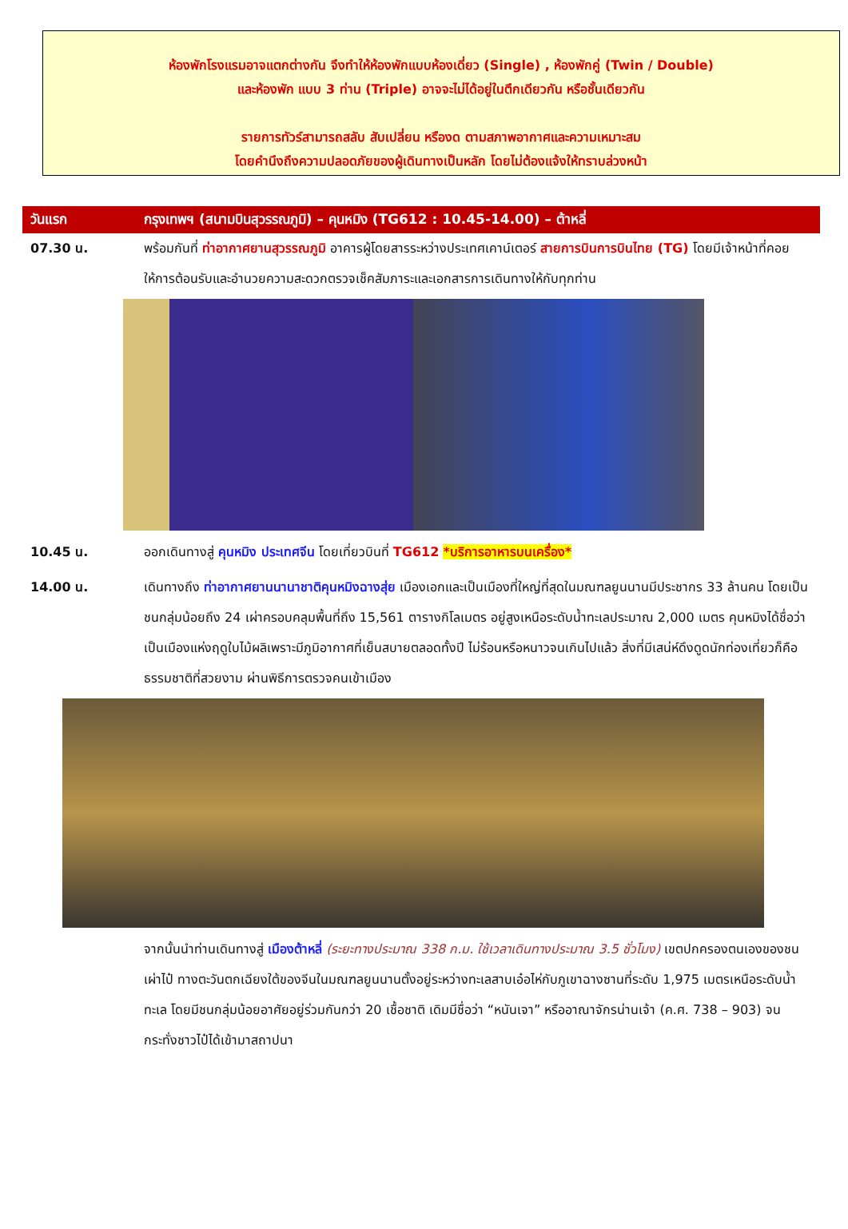ห้องพักโรงแรมอาจแตกต่างกัน จึงทำให้ห้องพักแบบห้องเดี่ยว (Single) , ห้องพักคู่ (Twin / Double)
และห้องพัก แบบ 3 ท่าน (Triple) อาจจะไม่ได้อยู่ในตึกเดียวกัน หรือชั้นเดียวกัน
รายการทัวร์สามารถสลับ สับเปลี่ยน หรืองด ตามสภาพอากาศและความเหมาะสม
โดยคำนึงถึงความปลอดภัยของผู้เดินทางเป็นหลัก โดยไม่ต้องแจ้งให้ทราบล่วงหน้า
วันแรก กรุงเทพฯ (สนามบินสุวรรณภูมิ) – คุนหมิง (TG612 : 10.45-14.00) – ต้าหลี่
07.30 น. พร้อมกันที่ ท่าอากาศยานสุวรรณภูมิ อาคารผู้โดยสารระหว่างประเทศเคาน์เตอร์ สายการบินการบินไทย (TG) โดยมีเจ้าหน้าที่คอยให้การต้อนรับและอำนวยความสะดวกตรวจเช็คสัมภาระและเอกสารการเดินทางให้กับทุกท่าน
10.45 น. ออกเดินทางสู่ คุนหมิง ประเทศจีน โดยเที่ยวบินที่ TG612 *บริการอาหารบนเครื่อง*
14.00 น. เดินทางถึง ท่าอากาศยานนานาชาติคุนหมิงฉางสุ่ย เมืองเอกและเป็นเมืองที่ใหญ่ที่สุดในมณฑลยูนนานมีประชากร 33 ล้านคน โดยเป็นชนกลุ่มน้อยถึง 24 เผ่าครอบคลุมพื้นที่ถึง 15,561 ตารางกิโลเมตร อยู่สูงเหนือระดับน้ำทะเลประมาณ 2,000 เมตร คุนหมิงได้ชื่อว่าเป็นเมืองแห่งฤดูใบไม้ผลิเพราะมีภูมิอากาศที่เย็นสบายตลอดทั้งปี ไม่ร้อนหรือหนาวจนเกินไปแล้ว สิ่งที่มีเสน่ห์ดึงดูดนักท่องเที่ยวก็คือธรรมชาติที่สวยงาม ผ่านพิธีการตรวจคนเข้าเมือง
จากนั้นนำท่านเดินทางสู่ เมืองต้าหลี่ (ระยะทางประมาณ 338 ก.ม. ใช้เวลาเดินทางประมาณ 3.5 ชั่วโมง) เขตปกครองตนเองของชนเผ่าไป๋ ทางตะวันตกเฉียงใต้ของจีนในมณฑลยูนนานตั้งอยู่ระหว่างทะเลสาบเอ๋อไห่กับภูเขาฉางซานที่ระดับ 1,975 เมตรเหนือระดับน้ำทะเล โดยมีชนกลุ่มน้อยอาศัยอยู่ร่วมกันกว่า 20 เชื้อชาติ เดิมมีชื่อว่า “หนันเจา” หรืออาณาจักรน่านเจ้า (ค.ศ. 738 – 903) จนกระทั่งชาวไป๋ได้เข้ามาสถาปนา